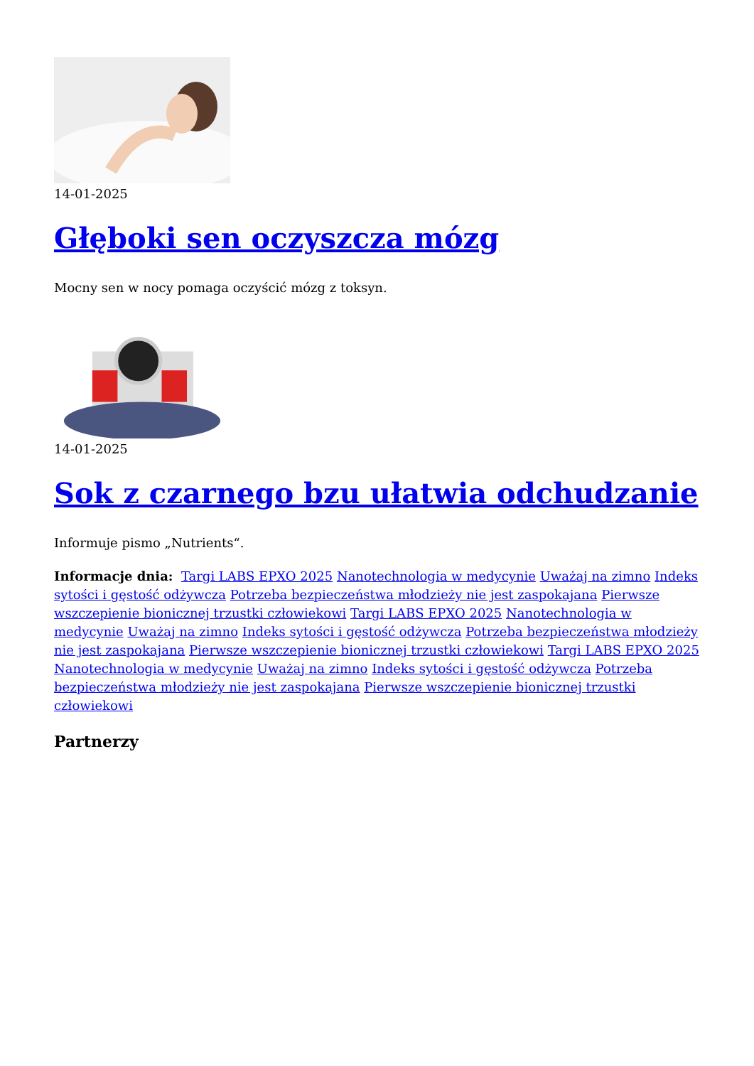14-01-2025
Głęboki sen oczyszcza mózg
Mocny sen w nocy pomaga oczyścić mózg z toksyn.
14-01-2025
Sok z czarnego bzu ułatwia odchudzanie
Informuje pismo „Nutrients“.
Informacje dnia: Targi LABS EPXO 2025 Nanotechnologia w medycynie Uważaj na zimno Indeks sytości i gęstość odżywcza Potrzeba bezpieczeństwa młodzieży nie jest zaspokajana Pierwsze wszczepienie bionicznej trzustki człowiekowi Targi LABS EPXO 2025 Nanotechnologia w medycynie Uważaj na zimno Indeks sytości i gęstość odżywcza Potrzeba bezpieczeństwa młodzieży nie jest zaspokajana Pierwsze wszczepienie bionicznej trzustki człowiekowi Targi LABS EPXO 2025 Nanotechnologia w medycynie Uważaj na zimno Indeks sytości i gęstość odżywcza Potrzeba bezpieczeństwa młodzieży nie jest zaspokajana Pierwsze wszczepienie bionicznej trzustki człowiekowi
Partnerzy